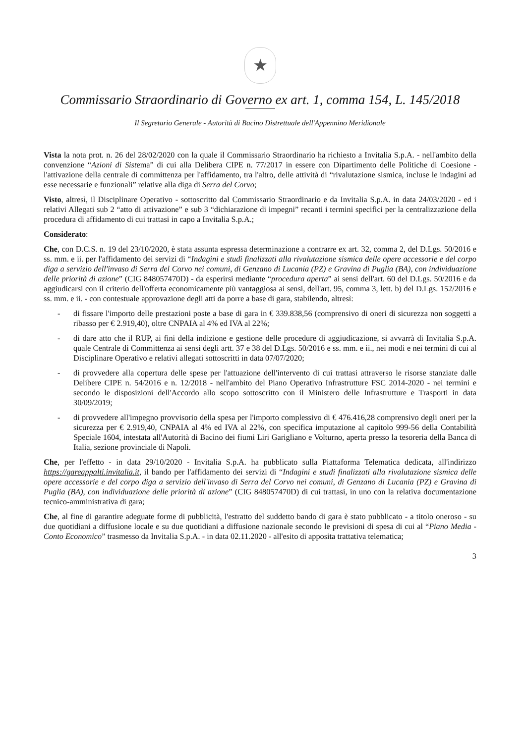★
Commissario Straordinario di Governo ex art. 1, comma 154, L. 145/2018
Il Segretario Generale - Autorità di Bacino Distrettuale dell'Appennino Meridionale
Vista la nota prot. n. 26 del 28/02/2020 con la quale il Commissario Straordinario ha richiesto a Invitalia S.p.A. - nell'ambito della convenzione “Azioni di Sistema” di cui alla Delibera CIPE n. 77/2017 in essere con Dipartimento delle Politiche di Coesione - l'attivazione della centrale di committenza per l'affidamento, tra l'altro, delle attività di “rivalutazione sismica, incluse le indagini ad esse necessarie e funzionali” relative alla diga di Serra del Corvo;
Visto, altresì, il Disciplinare Operativo - sottoscritto dal Commissario Straordinario e da Invitalia S.p.A. in data 24/03/2020 - ed i relativi Allegati sub 2 “atto di attivazione” e sub 3 “dichiarazione di impegni” recanti i termini specifici per la centralizzazione della procedura di affidamento di cui trattasi in capo a Invitalia S.p.A.;
Considerato:
Che, con D.C.S. n. 19 del 23/10/2020, è stata assunta espressa determinazione a contrarre ex art. 32, comma 2, del D.Lgs. 50/2016 e ss. mm. e ii. per l'affidamento dei servizi di “Indagini e studi finalizzati alla rivalutazione sismica delle opere accessorie e del corpo diga a servizio dell'invaso di Serra del Corvo nei comuni, di Genzano di Lucania (PZ) e Gravina di Puglia (BA), con individuazione delle priorità di azione” (CIG 848057470D) - da esperirsi mediante “procedura aperta” ai sensi dell'art. 60 del D.Lgs. 50/2016 e da aggiudicarsi con il criterio dell'offerta economicamente più vantaggiosa ai sensi, dell'art. 95, comma 3, lett. b) del D.Lgs. 152/2016 e ss. mm. e ii. - con contestuale approvazione degli atti da porre a base di gara, stabilendo, altresì:
- di fissare l'importo delle prestazioni poste a base di gara in € 339.838,56 (comprensivo di oneri di sicurezza non soggetti a ribasso per € 2.919,40), oltre CNPAIA al 4% ed IVA al 22%;
- di dare atto che il RUP, ai fini della indizione e gestione delle procedure di aggiudicazione, si avvarrà di Invitalia S.p.A. quale Centrale di Committenza ai sensi degli artt. 37 e 38 del D.Lgs. 50/2016 e ss. mm. e ii., nei modi e nei termini di cui al Disciplinare Operativo e relativi allegati sottoscritti in data 07/07/2020;
- di provvedere alla copertura delle spese per l'attuazione dell'intervento di cui trattasi attraverso le risorse stanziate dalle Delibere CIPE n. 54/2016 e n. 12/2018 - nell'ambito del Piano Operativo Infrastrutture FSC 2014-2020 - nei termini e secondo le disposizioni dell'Accordo allo scopo sottoscritto con il Ministero delle Infrastrutture e Trasporti in data 30/09/2019;
- di provvedere all'impegno provvisorio della spesa per l'importo complessivo di € 476.416,28 comprensivo degli oneri per la sicurezza per € 2.919,40, CNPAIA al 4% ed IVA al 22%, con specifica imputazione al capitolo 999-56 della Contabilità Speciale 1604, intestata all'Autorità di Bacino dei fiumi Liri Garigliano e Volturno, aperta presso la tesoreria della Banca di Italia, sezione provinciale di Napoli.
Che, per l'effetto - in data 29/10/2020 - Invitalia S.p.A. ha pubblicato sulla Piattaforma Telematica dedicata, all'indirizzo https://gareappalti.invitalia.it, il bando per l'affidamento dei servizi di “Indagini e studi finalizzati alla rivalutazione sismica delle opere accessorie e del corpo diga a servizio dell'invaso di Serra del Corvo nei comuni, di Genzano di Lucania (PZ) e Gravina di Puglia (BA), con individuazione delle priorità di azione” (CIG 848057470D) di cui trattasi, in uno con la relativa documentazione tecnico-amministrativa di gara;
Che, al fine di garantire adeguate forme di pubblicità, l'estratto del suddetto bando di gara è stato pubblicato - a titolo oneroso - su due quotidiani a diffusione locale e su due quotidiani a diffusione nazionale secondo le previsioni di spesa di cui al “Piano Media - Conto Economico” trasmesso da Invitalia S.p.A. - in data 02.11.2020 - all'esito di apposita trattativa telematica;
3